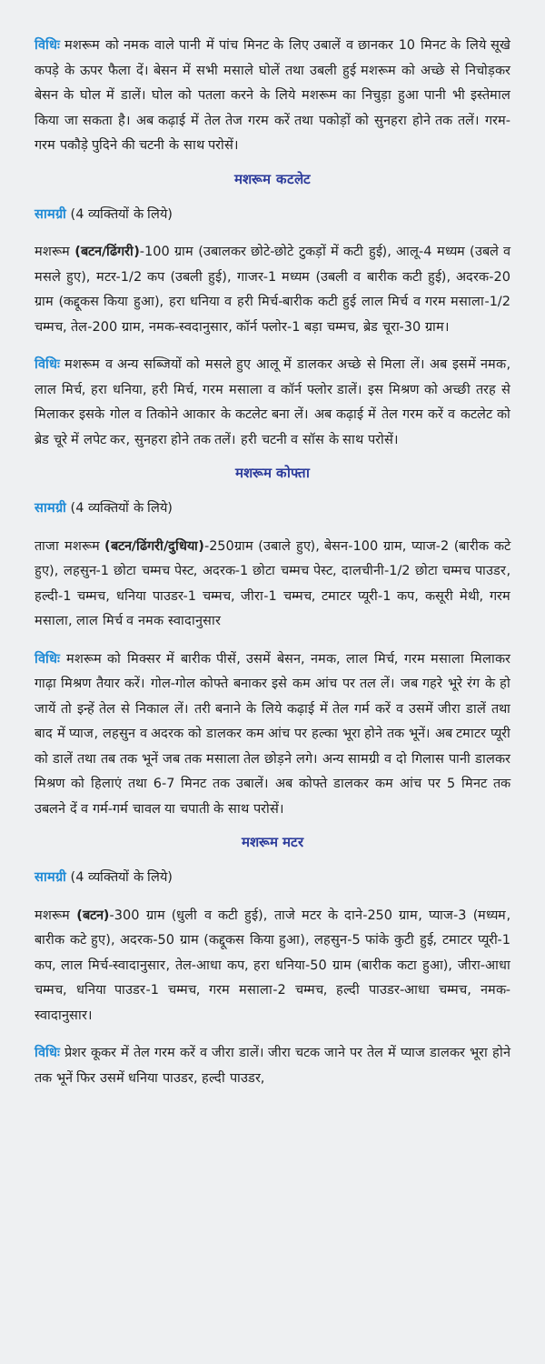विधिः मशरूम को नमक वाले पानी में पांच मिनट के लिए उबालें व छानकर 10 मिनट के लिये सूखे कपड़े के ऊपर फैला दें। बेसन में सभी मसाले घोलें तथा उबली हुई मशरूम को अच्छे से निचोड़कर बेसन के घोल में डालें। घोल को पतला करने के लिये मशरूम का निचुड़ा हुआ पानी भी इस्तेमाल किया जा सकता है। अब कढ़ाई में तेल तेज गरम करें तथा पकोड़ों को सुनहरा होने तक तलें। गरम-गरम पकौड़े पुदिने की चटनी के साथ परोसें।
मशरूम कटलेट
सामग्री (4 व्यक्तियों के लिये)
मशरूम (बटन/ढिंगरी)-100 ग्राम (उबालकर छोटे-छोटे टुकड़ों में कटी हुई), आलू-4 मध्यम (उबले व मसले हुए), मटर-1/2 कप (उबली हुई), गाजर-1 मध्यम (उबली व बारीक कटी हुई), अदरक-20 ग्राम (कद्दूकस किया हुआ), हरा धनिया व हरी मिर्च-बारीक कटी हुई लाल मिर्च व गरम मसाला-1/2 चम्मच, तेल-200 ग्राम, नमक-स्वदानुसार, कॉर्न फ्लोर-1 बड़ा चम्मच, ब्रेड चूरा-30 ग्राम।
विधिः मशरूम व अन्य सब्जियों को मसले हुए आलू में डालकर अच्छे से मिला लें। अब इसमें नमक, लाल मिर्च, हरा धनिया, हरी मिर्च, गरम मसाला व कॉर्न फ्लोर डालें। इस मिश्रण को अच्छी तरह से मिलाकर इसके गोल व तिकोने आकार के कटलेट बना लें। अब कढ़ाई में तेल गरम करें व कटलेट को ब्रेड चूरे में लपेट कर, सुनहरा होने तक तलें। हरी चटनी व सॉस के साथ परोसें।
मशरूम कोफ्ता
सामग्री (4 व्यक्तियों के लिये)
ताजा मशरूम (बटन/ढिंगरी/दुधिया)-250ग्राम (उबाले हुए), बेसन-100 ग्राम, प्याज-2 (बारीक कटे हुए), लहसुन-1 छोटा चम्मच पेस्ट, अदरक-1 छोटा चम्मच पेस्ट, दालचीनी-1/2 छोटा चम्मच पाउडर, हल्दी-1 चम्मच, धनिया पाउडर-1 चम्मच, जीरा-1 चम्मच, टमाटर प्यूरी-1 कप, कसूरी मेथी, गरम मसाला, लाल मिर्च व नमक स्वादानुसार
विधिः मशरूम को मिक्सर में बारीक पीसें, उसमें बेसन, नमक, लाल मिर्च, गरम मसाला मिलाकर गाढ़ा मिश्रण तैयार करें। गोल-गोल कोफ्ते बनाकर इसे कम आंच पर तल लें। जब गहरे भूरे रंग के हो जायें तो इन्हें तेल से निकाल लें। तरी बनाने के लिये कढ़ाई में तेल गर्म करें व उसमें जीरा डालें तथा बाद में प्याज, लहसुन व अदरक को डालकर कम आंच पर हल्का भूरा होने तक भूनें। अब टमाटर प्यूरी को डालें तथा तब तक भूनें जब तक मसाला तेल छोड़ने लगे। अन्य सामग्री व दो गिलास पानी डालकर मिश्रण को हिलाएं तथा 6-7 मिनट तक उबालें। अब कोफ्ते डालकर कम आंच पर 5 मिनट तक उबलने दें व गर्म-गर्म चावल या चपाती के साथ परोसें।
मशरूम मटर
सामग्री (4 व्यक्तियों के लिये)
मशरूम (बटन)-300 ग्राम (धुली व कटी हुई), ताजे मटर के दाने-250 ग्राम, प्याज-3 (मध्यम, बारीक कटे हुए), अदरक-50 ग्राम (कद्दूकस किया हुआ), लहसुन-5 फांके कुटी हुई, टमाटर प्यूरी-1 कप, लाल मिर्च-स्वादानुसार, तेल-आधा कप, हरा धनिया-50 ग्राम (बारीक कटा हुआ), जीरा-आधा चम्मच, धनिया पाउडर-1 चम्मच, गरम मसाला-2 चम्मच, हल्दी पाउडर-आधा चम्मच, नमक-स्वादानुसार।
विधिः प्रेशर कूकर में तेल गरम करें व जीरा डालें। जीरा चटक जाने पर तेल में प्याज डालकर भूरा होने तक भूनें फिर उसमें धनिया पाउडर, हल्दी पाउडर,